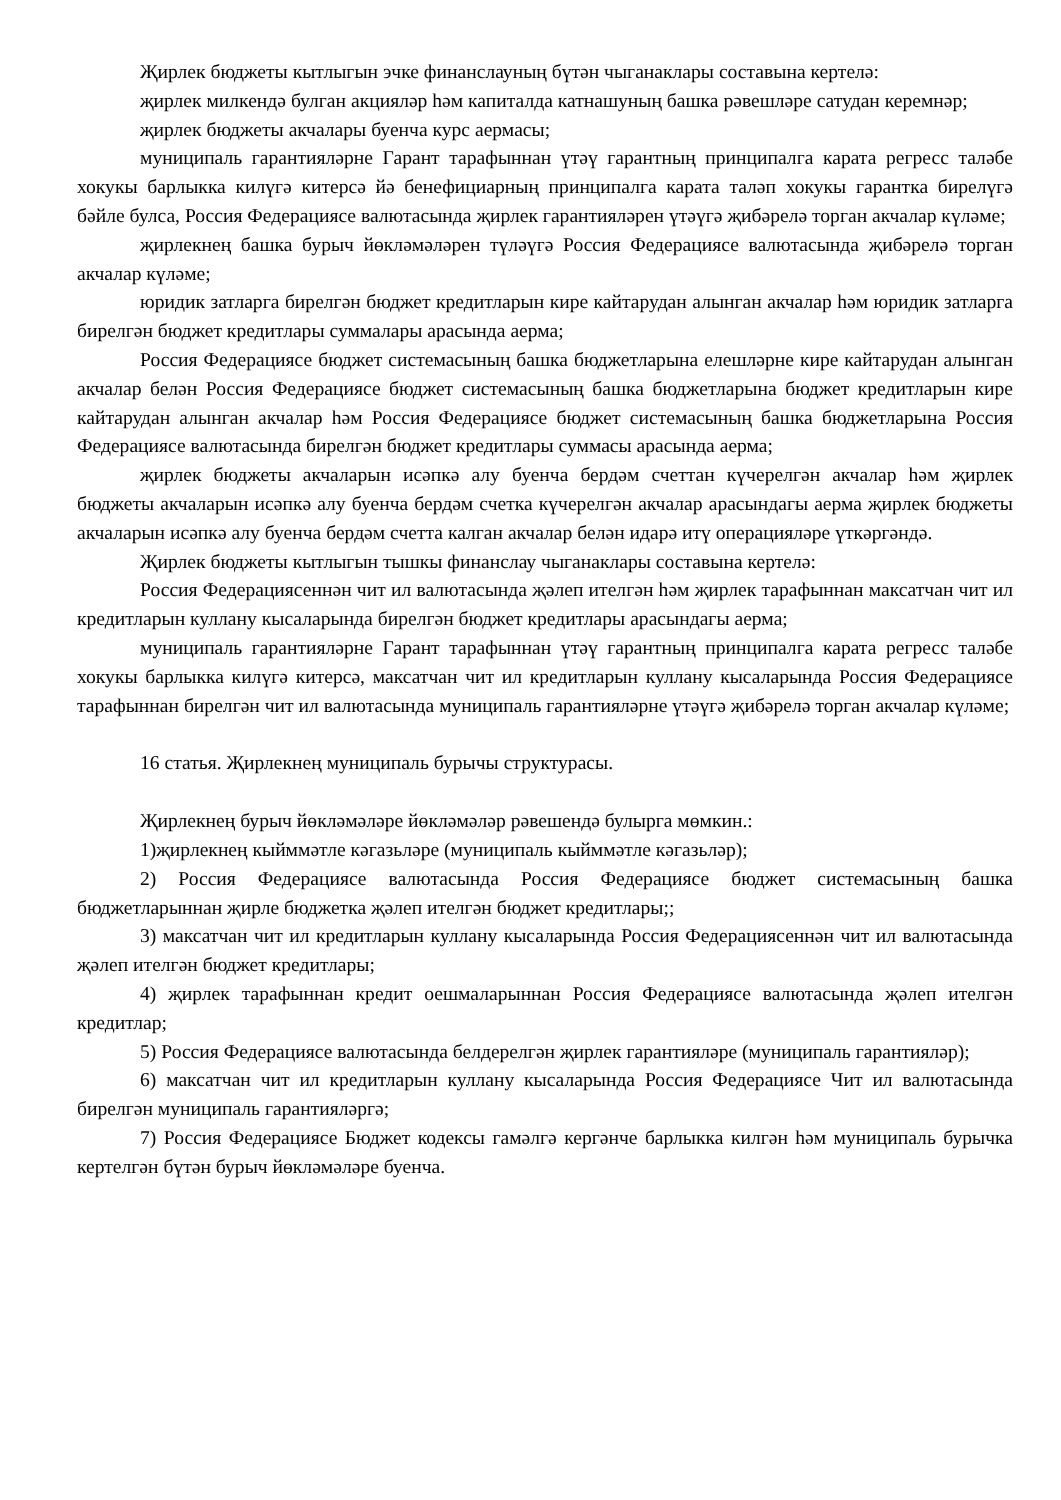Җирлек бюджеты кытлыгын эчке финанслауның бүтән чыганаклары составына кертелә:
җирлек милкендә булган акцияләр һәм капиталда катнашуның башка рәвешләре сатудан керемнәр;
җирлек бюджеты акчалары буенча курс аермасы;
муниципаль гарантияләрне Гарант тарафыннан үтәү гарантның принципалга карата регресс таләбе хокукы барлыкка килүгә китерсә йә бенефициарның принципалга карата таләп хокукы гарантка бирелүгә бәйле булса, Россия Федерациясе валютасында җирлек гарантияләрен үтәүгә җибәрелә торган акчалар күләме;
җирлекнең башка бурыч йөкләмәләрен түләүгә Россия Федерациясе валютасында җибәрелә торган акчалар күләме;
юридик затларга бирелгән бюджет кредитларын кире кайтарудан алынган акчалар һәм юридик затларга бирелгән бюджет кредитлары суммалары арасында аерма;
Россия Федерациясе бюджет системасының башка бюджетларына елешләрне кире кайтарудан алынган акчалар белән Россия Федерациясе бюджет системасының башка бюджетларына бюджет кредитларын кире кайтарудан алынган акчалар һәм Россия Федерациясе бюджет системасының башка бюджетларына Россия Федерациясе валютасында бирелгән бюджет кредитлары суммасы арасында аерма;
җирлек бюджеты акчаларын исәпкә алу буенча бердәм счеттан күчерелгән акчалар һәм җирлек бюджеты акчаларын исәпкә алу буенча бердәм счетка күчерелгән акчалар арасындагы аерма җирлек бюджеты акчаларын исәпкә алу буенча бердәм счетта калган акчалар белән идарә итү операцияләре үткәргәндә.
Җирлек бюджеты кытлыгын тышкы финанслау чыганаклары составына кертелә:
Россия Федерациясеннән чит ил валютасында җәлеп ителгән һәм җирлек тарафыннан максатчан чит ил кредитларын куллану кысаларында бирелгән бюджет кредитлары арасындагы аерма;
муниципаль гарантияләрне Гарант тарафыннан үтәү гарантның принципалга карата регресс таләбе хокукы барлыкка килүгә китерсә, максатчан чит ил кредитларын куллану кысаларында Россия Федерациясе тарафыннан бирелгән чит ил валютасында муниципаль гарантияләрне үтәүгә җибәрелә торган акчалар күләме;
16 статья. Җирлекнең муниципаль бурычы структурасы.
Җирлекнең бурыч йөкләмәләре йөкләмәләр рәвешендә булырга мөмкин.:
1)җирлекнең кыйммәтле кәгазьләре (муниципаль кыйммәтле кәгазьләр);
2) Россия Федерациясе валютасында Россия Федерациясе бюджет системасының башка бюджетларыннан җирле бюджетка җәлеп ителгән бюджет кредитлары;;
3) максатчан чит ил кредитларын куллану кысаларында Россия Федерациясеннән чит ил валютасында җәлеп ителгән бюджет кредитлары;
4) җирлек тарафыннан кредит оешмаларыннан Россия Федерациясе валютасында җәлеп ителгән кредитлар;
5) Россия Федерациясе валютасында белдерелгән җирлек гарантияләре (муниципаль гарантияләр);
6) максатчан чит ил кредитларын куллану кысаларында Россия Федерациясе Чит ил валютасында бирелгән муниципаль гарантияләргә;
7) Россия Федерациясе Бюджет кодексы гамәлгә кергәнче барлыкка килгән һәм муниципаль бурычка кертелгән бүтән бурыч йөкләмәләре буенча.